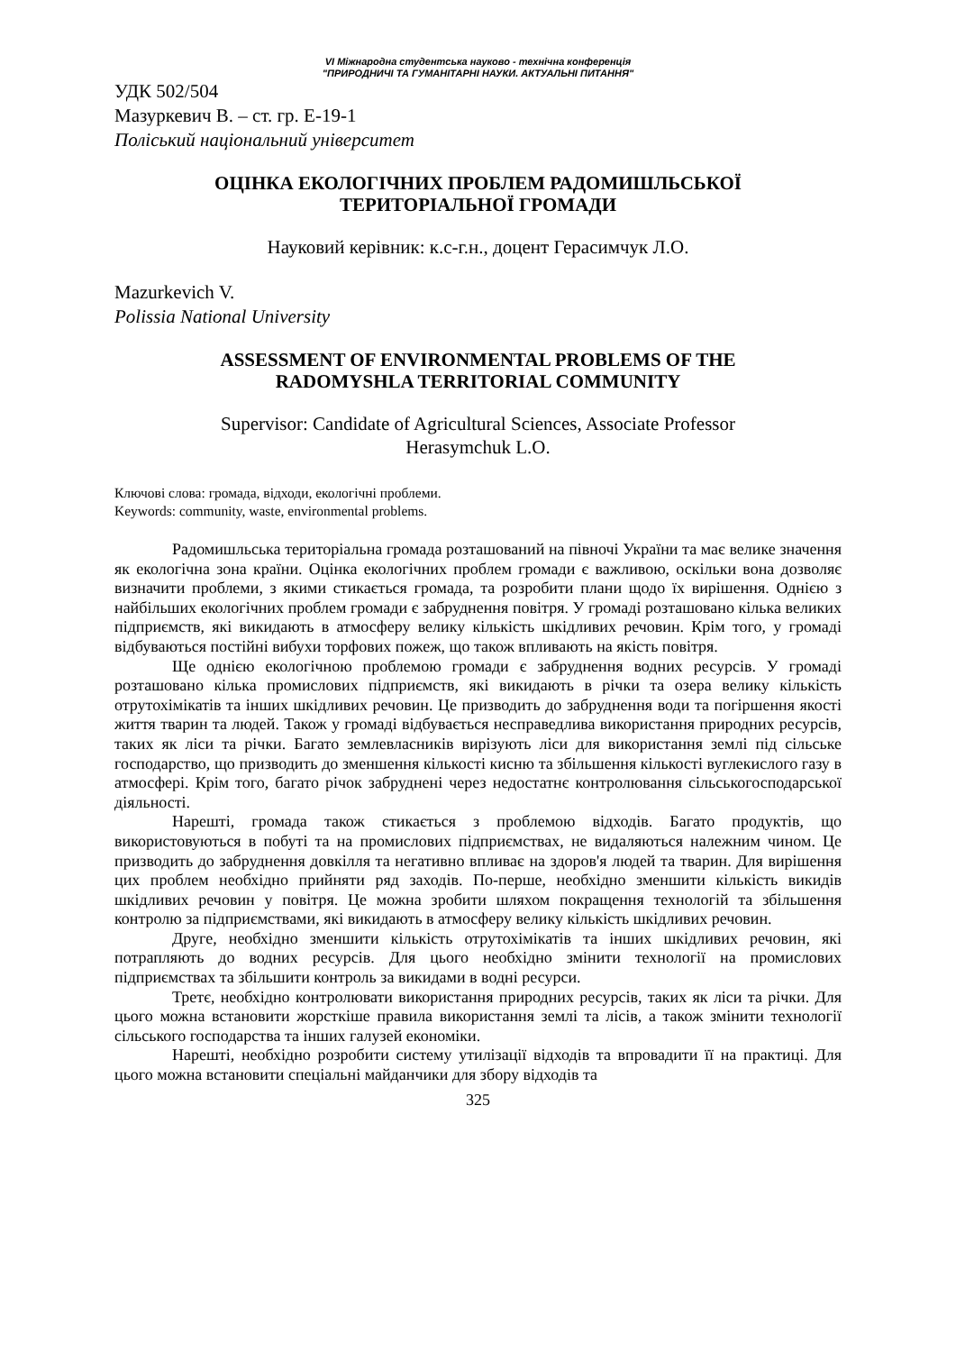VI Міжнародна студентська науково - технічна конференція
"ПРИРОДНИЧІ ТА ГУМАНІТАРНІ НАУКИ. АКТУАЛЬНІ ПИТАННЯ"
УДК 502/504
Мазуркевич В. – ст. гр. Е-19-1
Поліський національний університет
ОЦІНКА ЕКОЛОГІЧНИХ ПРОБЛЕМ РАДОМИШЛЬСЬКОЇ
ТЕРИТОРІАЛЬНОЇ ГРОМАДИ
Науковий керівник: к.с-г.н., доцент Герасимчук Л.О.
Mazurkevich V.
Polissia National University
ASSESSMENT OF ENVIRONMENTAL PROBLEMS OF THE
RADOMYSHLA TERRITORIAL COMMUNITY
Supervisor: Candidate of Agricultural Sciences, Associate Professor
Herasymchuk L.O.
Ключові слова: громада, відходи, екологічні проблеми.
Keywords: community, waste, environmental problems.
Радомишльська територіальна громада розташований на півночі України та має велике значення як екологічна зона країни. Оцінка екологічних проблем громади є важливою, оскільки вона дозволяє визначити проблеми, з якими стикається громада, та розробити плани щодо їх вирішення. Однією з найбільших екологічних проблем громади є забруднення повітря. У громаді розташовано кілька великих підприємств, які викидають в атмосферу велику кількість шкідливих речовин. Крім того, у громаді відбуваються постійні вибухи торфових пожеж, що також впливають на якість повітря.
Ще однією екологічною проблемою громади є забруднення водних ресурсів. У громаді розташовано кілька промислових підприємств, які викидають в річки та озера велику кількість отрутохімікатів та інших шкідливих речовин. Це призводить до забруднення води та погіршення якості життя тварин та людей. Також у громаді відбувається несправедлива використання природних ресурсів, таких як ліси та річки. Багато землевласників вирізують ліси для використання землі під сільське господарство, що призводить до зменшення кількості кисню та збільшення кількості вуглекислого газу в атмосфері. Крім того, багато річок забруднені через недостатнє контролювання сільськогосподарської діяльності.
Нарешті, громада також стикається з проблемою відходів. Багато продуктів, що використовуються в побуті та на промислових підприємствах, не видаляються належним чином. Це призводить до забруднення довкілля та негативно впливає на здоров'я людей та тварин. Для вирішення цих проблем необхідно прийняти ряд заходів. По-перше, необхідно зменшити кількість викидів шкідливих речовин у повітря. Це можна зробити шляхом покращення технологій та збільшення контролю за підприємствами, які викидають в атмосферу велику кількість шкідливих речовин.
Друге, необхідно зменшити кількість отрутохімікатів та інших шкідливих речовин, які потрапляють до водних ресурсів. Для цього необхідно змінити технології на промислових підприємствах та збільшити контроль за викидами в водні ресурси.
Третє, необхідно контролювати використання природних ресурсів, таких як ліси та річки. Для цього можна встановити жорсткіше правила використання землі та лісів, а також змінити технології сільського господарства та інших галузей економіки.
Нарешті, необхідно розробити систему утилізації відходів та впровадити її на практиці. Для цього можна встановити спеціальні майданчики для збору відходів та
325